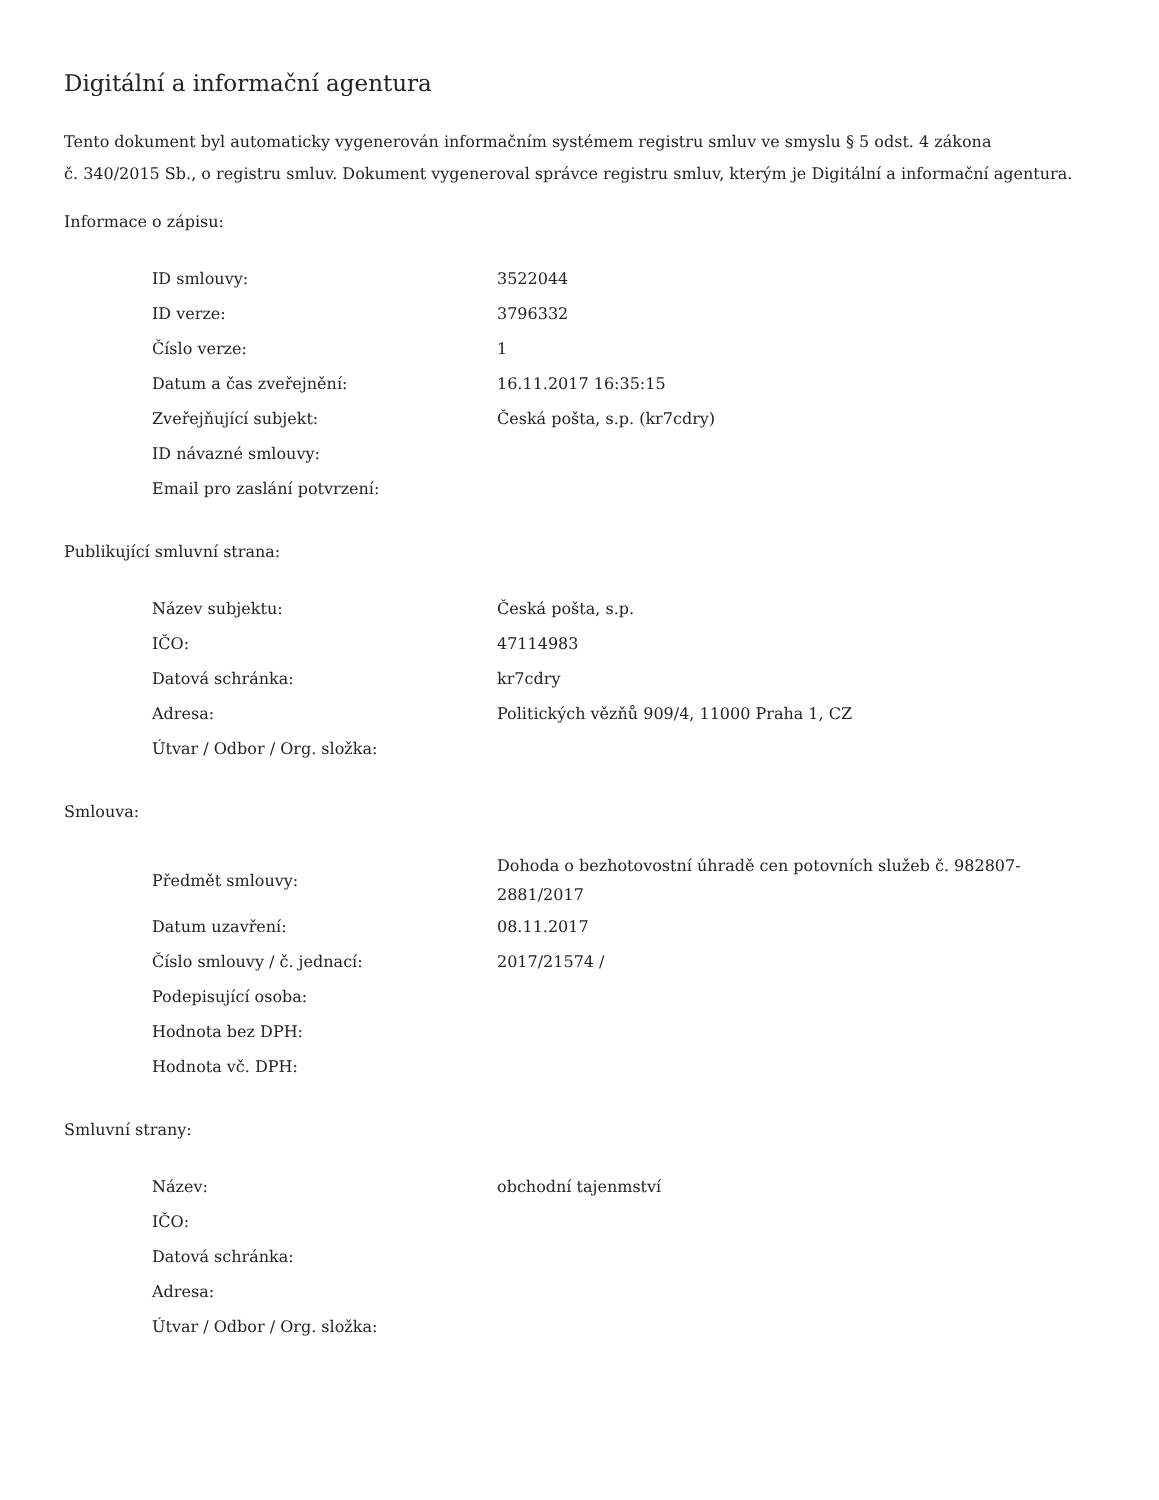Digitální a informační agentura
Tento dokument byl automaticky vygenerován informačním systémem registru smluv ve smyslu § 5 odst. 4 zákona
č. 340/2015 Sb., o registru smluv. Dokument vygeneroval správce registru smluv, kterým je Digitální a informační agentura.
Informace o zápisu:
| ID smlouvy: | 3522044 |
| ID verze: | 3796332 |
| Číslo verze: | 1 |
| Datum a čas zveřejnění: | 16.11.2017 16:35:15 |
| Zveřejňující subjekt: | Česká pošta, s.p. (kr7cdry) |
| ID návazné smlouvy: | |
| Email pro zaslání potvrzení: | |
Publikující smluvní strana:
| Název subjektu: | Česká pošta, s.p. |
| IČO: | 47114983 |
| Datová schránka: | kr7cdry |
| Adresa: | Politických vězňů 909/4, 11000 Praha 1, CZ |
| Útvar / Odbor / Org. složka: | |
Smlouva:
| Předmět smlouvy: | Dohoda o bezhotovostní úhradě cen potovních služeb č. 982807-2881/2017 |
| Datum uzavření: | 08.11.2017 |
| Číslo smlouvy / č. jednací: | 2017/21574 / |
| Podepisující osoba: | |
| Hodnota bez DPH: | |
| Hodnota vč. DPH: | |
Smluvní strany:
| Název: | obchodní tajenmství |
| IČO: | |
| Datová schránka: | |
| Adresa: | |
| Útvar / Odbor / Org. složka: | |